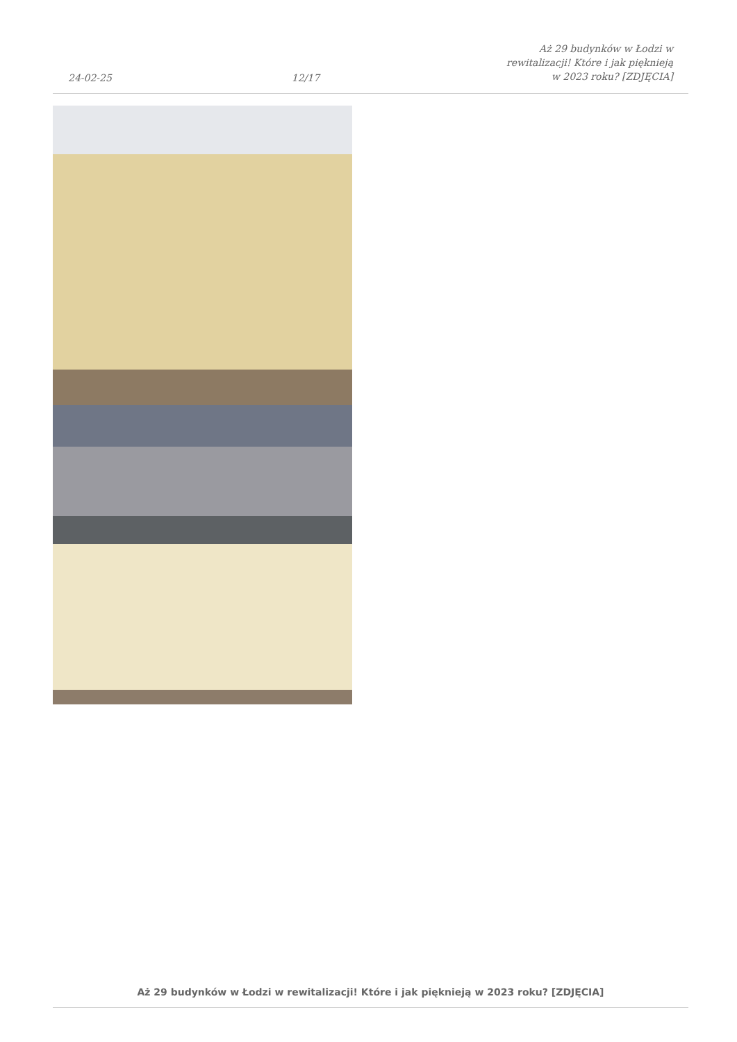24-02-25
12/17
Aż 29 budynków w Łodzi w rewitalizacji! Które i jak pięknieją w 2023 roku? [ZDJĘCIA]
Aż 29 budynków w Łodzi w rewitalizacji! Które i jak pięknieją w 2023 roku? [ZDJĘCIA]